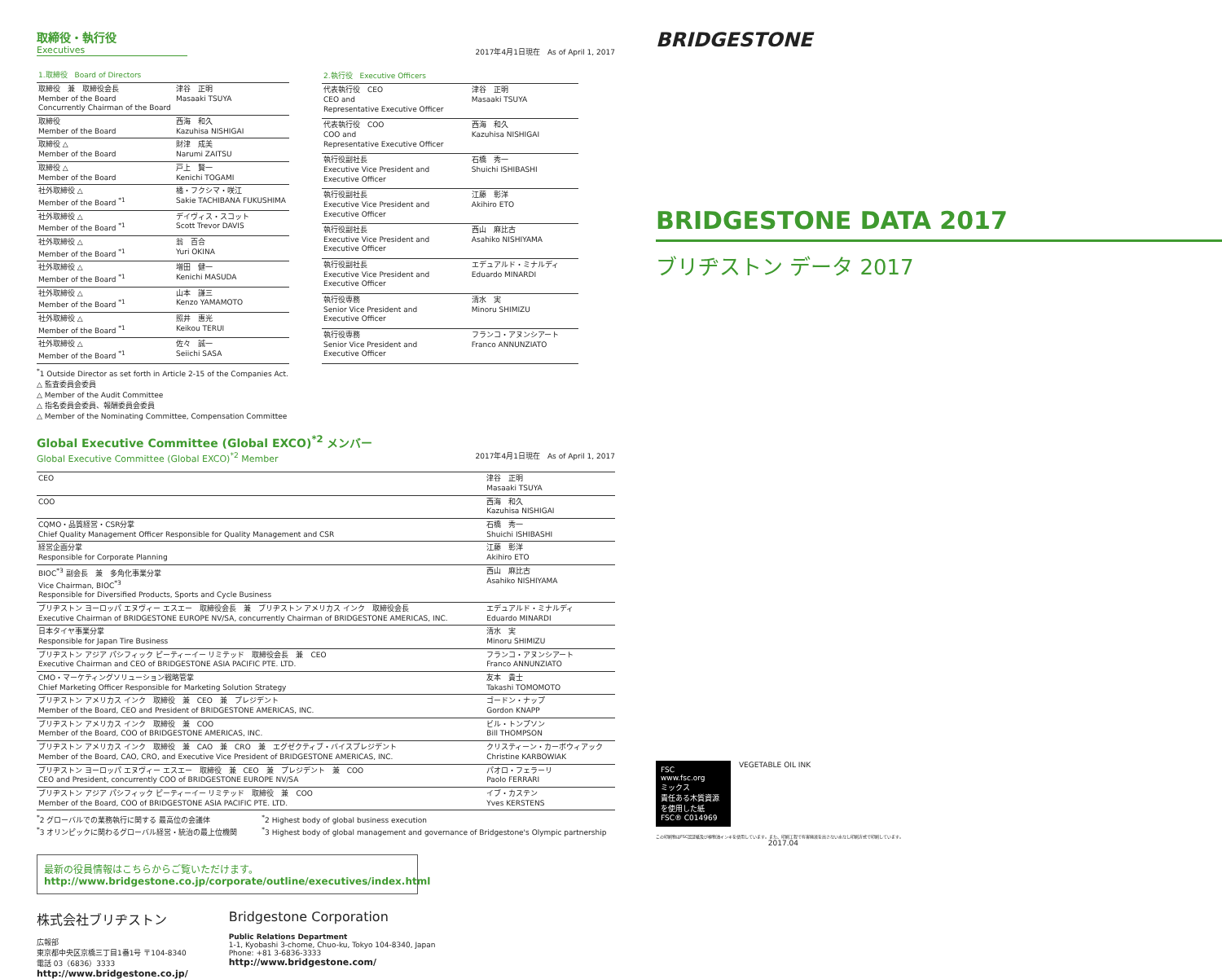取締役・執行役
Executives
2017年4月1日現在　As of April 1, 2017
| 1.取締役 Board of Directors | |
| --- | --- |
| 取締役 兼 取締役会長 Member of the Board Concurrently Chairman of the Board | 津谷 正明 Masaaki TSUYA |
| 取締役 Member of the Board | 西海 和久 Kazuhisa NISHIGAI |
| 取締役 △ Member of the Board | 財津 成美 Narumi ZAITSU |
| 取締役 △ Member of the Board | 戸上 賢一 Kenichi TOGAMI |
| 社外取締役 △ Member of the Board <sup>*1</sup> | 橘・フクシマ・咲江 Sakie TACHIBANA FUKUSHIMA |
| 社外取締役 △ Member of the Board <sup>*1</sup> | デイヴィス・スコット Scott Trevor DAVIS |
| 社外取締役 △ Member of the Board <sup>*1</sup> | 翁 百合 Yuri OKINA |
| 社外取締役 △ Member of the Board <sup>*1</sup> | 増田 健一 Kenichi MASUDA |
| 社外取締役 △ Member of the Board <sup>*1</sup> | 山本 謙三 Kenzo YAMAMOTO |
| 社外取締役 △ Member of the Board <sup>*1</sup> | 照井 惠光 Keikou TERUI |
| 社外取締役 △ Member of the Board <sup>*1</sup> | 佐々 誠一 Seiichi SASA |
| 2.執行役 Executive Officers | |
| --- | --- |
| 代表執行役 CEO CEO and Representative Executive Officer | 津谷 正明 Masaaki TSUYA |
| 代表執行役 COO COO and Representative Executive Officer | 西海 和久 Kazuhisa NISHIGAI |
| 執行役副社長 Executive Vice President and Executive Officer | 石橋 秀一 Shuichi ISHIBASHI |
| 執行役副社長 Executive Vice President and Executive Officer | 江藤 彰洋 Akihiro ETO |
| 執行役副社長 Executive Vice President and Executive Officer | 西山 麻比古 Asahiko NISHIYAMA |
| 執行役副社長 Executive Vice President and Executive Officer | エデュアルド・ミナルディ Eduardo MINARDI |
| 執行役専務 Senior Vice President and Executive Officer | 清水 実 Minoru SHIMIZU |
| 執行役専務 Senior Vice President and Executive Officer | フランコ・アヌンシアート Franco ANNUNZIATO |
<sup>*</sup> 1 Outside Director as set forth in Article 2-15 of the Companies Act.
△ 監査委員会委員
△ Member of the Audit Committee
△ 指名委員会委員、報酬委員会委員
△ Member of the Nominating Committee, Compensation Committee
Global Executive Committee (Global EXCO)<sup>*2</sup> メンバー
Global Executive Committee (Global EXCO)<sup>*2</sup> Member 2017年4月1日現在　As of April 1, 2017
| CEO | 津谷 正明 Masaaki TSUYA |
| COO | 西海 和久 Kazuhisa NISHIGAI |
| CQMO・品質経営・CSR分掌 Chief Quality Management Officer Responsible for Quality Management and CSR | 石橋 秀一 Shuichi ISHIBASHI |
| 経営企画分掌 Responsible for Corporate Planning | 江藤 彰洋 Akihiro ETO |
| BIOC<sup>*3</sup> 副会長 兼 多角化事業分掌 Vice Chairman, BIOC<sup>*3</sup> Responsible for Diversified Products, Sports and Cycle Business | 西山 麻比古 Asahiko NISHIYAMA |
| ブリヂストン ヨーロッパ エヌヴィー エスエー 取締役会長 兼 ブリヂストン アメリカス インク 取締役会長 Executive Chairman of BRIDGESTONE EUROPE NV/SA, concurrently Chairman of BRIDGESTONE AMERICAS, INC. | エデュアルド・ミナルディ Eduardo MINARDI |
| 日本タイヤ事業分掌 Responsible for Japan Tire Business | 清水 実 Minoru SHIMIZU |
| ブリヂストン アジア パシフィック ピーティーイー リミテッド 取締役会長 兼 CEO Executive Chairman and CEO of BRIDGESTONE ASIA PACIFIC PTE. LTD. | フランコ・アヌンシアート Franco ANNUNZIATO |
| CMO・マーケティングソリューション戦略管掌 Chief Marketing Officer Responsible for Marketing Solution Strategy | 友本 貴士 Takashi TOMOMOTO |
| ブリヂストン アメリカス インク 取締役 兼 CEO 兼 プレジデント Member of the Board, CEO and President of BRIDGESTONE AMERICAS, INC. | ゴードン・ナップ Gordon KNAPP |
| ブリヂストン アメリカス インク 取締役 兼 COO Member of the Board, COO of BRIDGESTONE AMERICAS, INC. | ビル・トンプソン Bill THOMPSON |
| ブリヂストン アメリカス インク 取締役 兼 CAO 兼 CRO 兼 エグゼクティブ・バイスプレジデント Member of the Board, CAO, CRO, and Executive Vice President of BRIDGESTONE AMERICAS, INC. | クリスティーン・カーボウィアック Christine KARBOWIAK |
| ブリヂストン ヨーロッパ エヌヴィー エスエー 取締役 兼 CEO 兼 プレジデント 兼 COO CEO and President, concurrently COO of BRIDGESTONE EUROPE NV/SA | パオロ・フェラーリ Paolo FERRARI |
| ブリヂストン アジア パシフィック ピーティーイー リミテッド 取締役 兼 COO Member of the Board, COO of BRIDGESTONE ASIA PACIFIC PTE. LTD. | イブ・カステン Yves KERSTENS |
<sup>*</sup> 2 グローバルでの業務執行に関する 最高位の会議体
<sup>*</sup> 3 オリンピックに関わるグローバル経営・統治の最上位機関
<sup>*</sup> 2 Highest body of global business execution
<sup>*</sup> 3 Highest body of global management and governance of Bridgestone's Olympic partnership
最新の役員情報はこちらからご覧いただけます。
http://www.bridgestone.co.jp/corporate/outline/executives/index.html
株式会社ブリヂストン
広報部
東京都中央区京橋三丁目1番1号 〒104-8340
電話 03（6836）3333
http://www.bridgestone.co.jp/
Bridgestone Corporation
Public Relations Department
1-1, Kyobashi 3-chome, Chuo-ku, Tokyo 104-8340, Japan
Phone: +81 3-6836-3333
http://www.bridgestone.com/
BRIDGESTONE
BRIDGESTONE DATA 2017
ブリヂストン データ 2017
FSC
www.fsc.org
ミックス
責任ある木質資源を使用した紙
FSC® C014969
VEGETABLE OIL INK
この印刷物はFSC認証紙及び植物油インキを使用しています。また、印刷工程で有害廃液を出さない水なし印刷方式で印刷しています。
2017.04